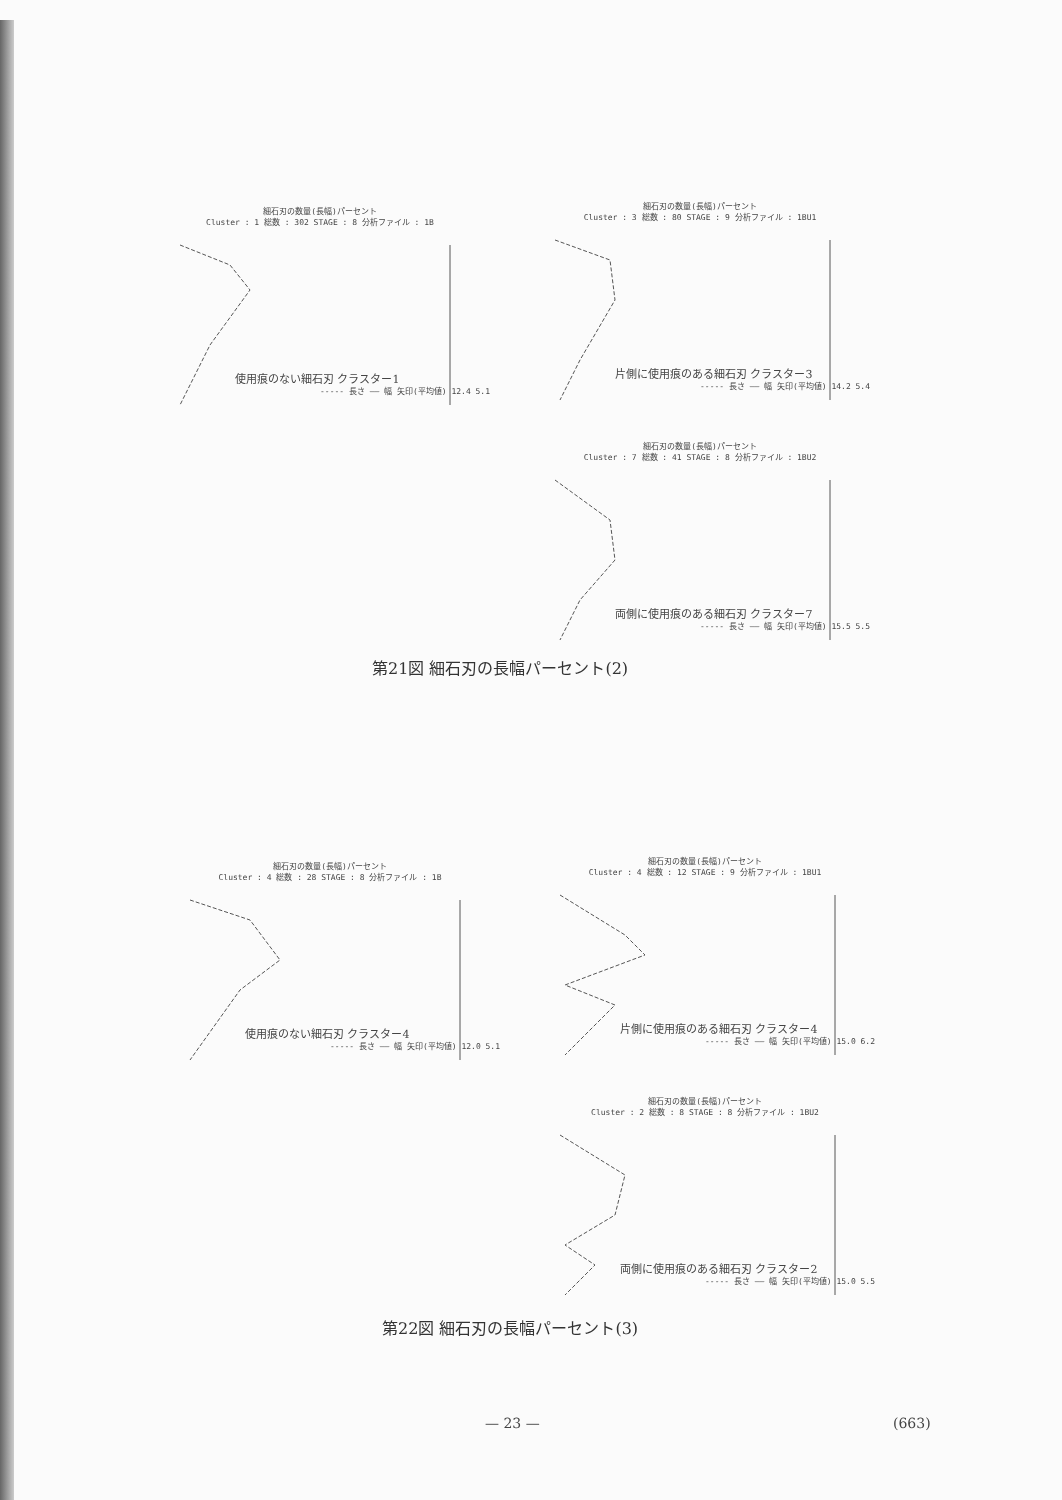細石刃の数量(長幅)パーセント
Cluster : 1 総数 : 302 STAGE : 8 分析ファイル : 1B
使用痕のない細石刃 クラスター1
----- 長さ —— 幅 矢印(平均値) 12.4 5.1
細石刃の数量(長幅)パーセント
Cluster : 3 総数 : 80 STAGE : 9 分析ファイル : 1BU1
片側に使用痕のある細石刃 クラスター3
----- 長さ —— 幅 矢印(平均値) 14.2 5.4
細石刃の数量(長幅)パーセント
Cluster : 7 総数 : 41 STAGE : 8 分析ファイル : 1BU2
両側に使用痕のある細石刃 クラスター7
----- 長さ —— 幅 矢印(平均値) 15.5 5.5
第21図 細石刃の長幅パーセント(2)
細石刃の数量(長幅)パーセント
Cluster : 4 総数 : 28 STAGE : 8 分析ファイル : 1B
使用痕のない細石刃 クラスター4
----- 長さ —— 幅 矢印(平均値) 12.0 5.1
細石刃の数量(長幅)パーセント
Cluster : 4 総数 : 12 STAGE : 9 分析ファイル : 1BU1
片側に使用痕のある細石刃 クラスター4
----- 長さ —— 幅 矢印(平均値) 15.0 6.2
細石刃の数量(長幅)パーセント
Cluster : 2 総数 : 8 STAGE : 8 分析ファイル : 1BU2
両側に使用痕のある細石刃 クラスター2
----- 長さ —— 幅 矢印(平均値) 15.0 5.5
第22図 細石刃の長幅パーセント(3)
— 23 — (663)